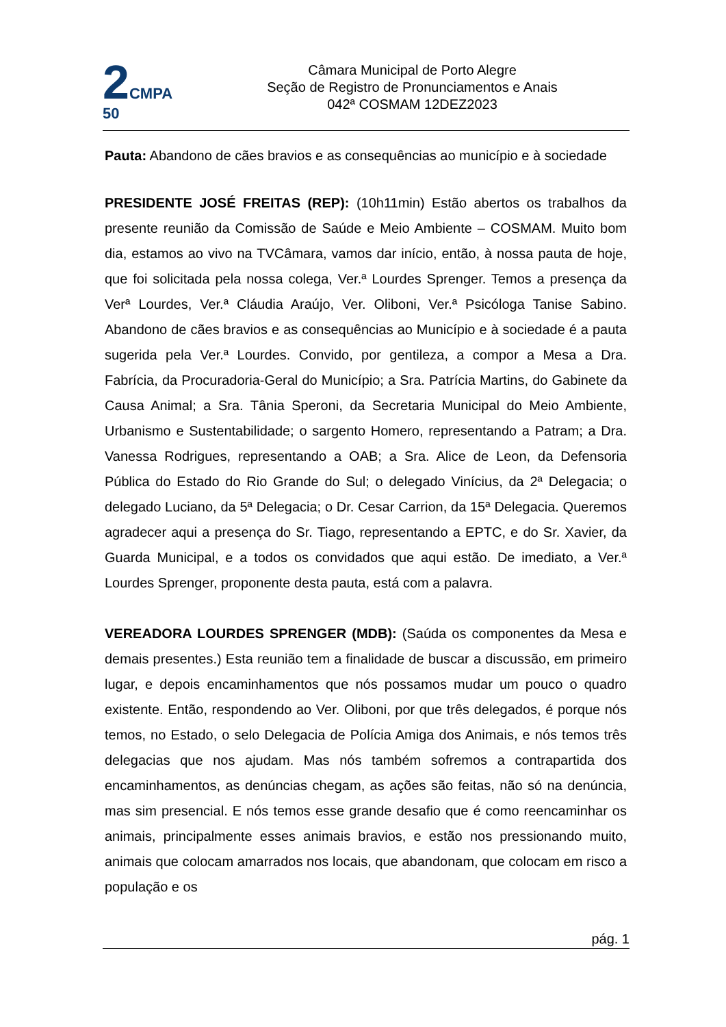2 CMPA
50
Câmara Municipal de Porto Alegre
Seção de Registro de Pronunciamentos e Anais
042ª COSMAM 12DEZ2023
Pauta: Abandono de cães bravios e as consequências ao município e à sociedade
PRESIDENTE JOSÉ FREITAS (REP): (10h11min) Estão abertos os trabalhos da presente reunião da Comissão de Saúde e Meio Ambiente – COSMAM. Muito bom dia, estamos ao vivo na TVCâmara, vamos dar início, então, à nossa pauta de hoje, que foi solicitada pela nossa colega, Ver.ª Lourdes Sprenger. Temos a presença da Verª Lourdes, Ver.ª Cláudia Araújo, Ver. Oliboni, Ver.ª Psicóloga Tanise Sabino. Abandono de cães bravios e as consequências ao Município e à sociedade é a pauta sugerida pela Ver.ª Lourdes. Convido, por gentileza, a compor a Mesa a Dra. Fabrícia, da Procuradoria-Geral do Município; a Sra. Patrícia Martins, do Gabinete da Causa Animal; a Sra. Tânia Speroni, da Secretaria Municipal do Meio Ambiente, Urbanismo e Sustentabilidade; o sargento Homero, representando a Patram; a Dra. Vanessa Rodrigues, representando a OAB; a Sra. Alice de Leon, da Defensoria Pública do Estado do Rio Grande do Sul; o delegado Vinícius, da 2ª Delegacia; o delegado Luciano, da 5ª Delegacia; o Dr. Cesar Carrion, da 15ª Delegacia. Queremos agradecer aqui a presença do Sr. Tiago, representando a EPTC, e do Sr. Xavier, da Guarda Municipal, e a todos os convidados que aqui estão. De imediato, a Ver.ª Lourdes Sprenger, proponente desta pauta, está com a palavra.
VEREADORA LOURDES SPRENGER (MDB): (Saúda os componentes da Mesa e demais presentes.) Esta reunião tem a finalidade de buscar a discussão, em primeiro lugar, e depois encaminhamentos que nós possamos mudar um pouco o quadro existente. Então, respondendo ao Ver. Oliboni, por que três delegados, é porque nós temos, no Estado, o selo Delegacia de Polícia Amiga dos Animais, e nós temos três delegacias que nos ajudam. Mas nós também sofremos a contrapartida dos encaminhamentos, as denúncias chegam, as ações são feitas, não só na denúncia, mas sim presencial. E nós temos esse grande desafio que é como reencaminhar os animais, principalmente esses animais bravios, e estão nos pressionando muito, animais que colocam amarrados nos locais, que abandonam, que colocam em risco a população e os
pág. 1